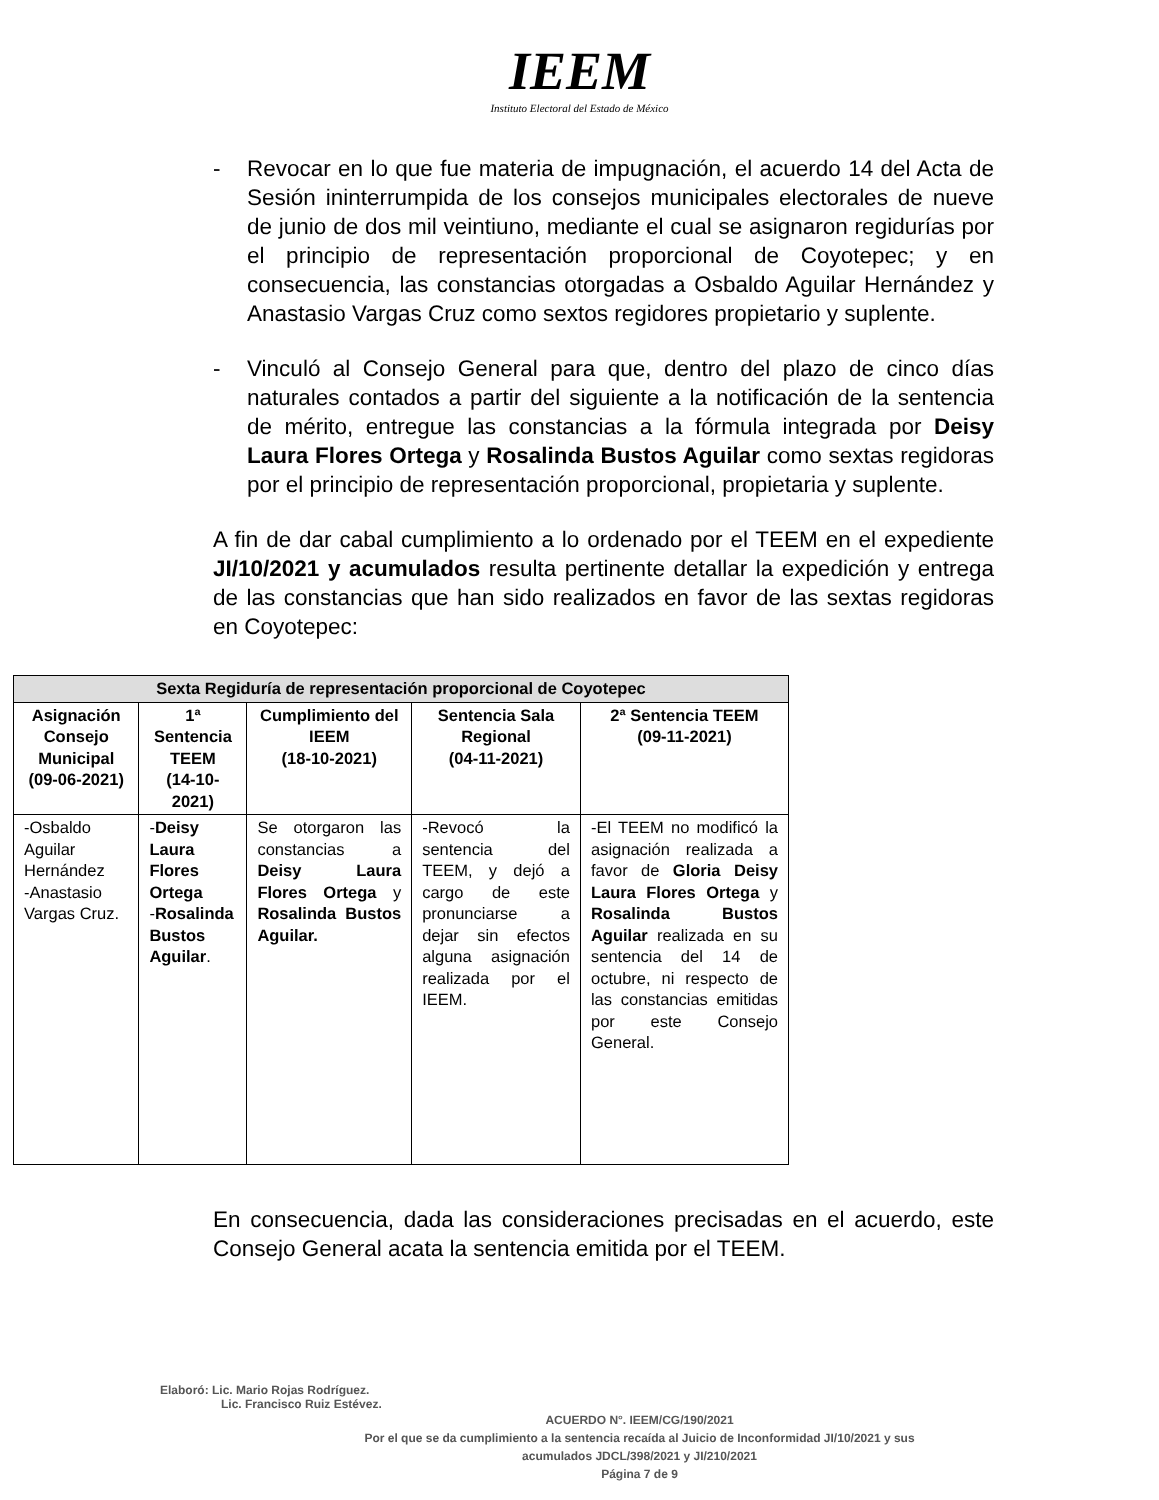IEEM
Instituto Electoral del Estado de México
- Revocar en lo que fue materia de impugnación, el acuerdo 14 del Acta de Sesión ininterrumpida de los consejos municipales electorales de nueve de junio de dos mil veintiuno, mediante el cual se asignaron regidurías por el principio de representación proporcional de Coyotepec; y en consecuencia, las constancias otorgadas a Osbaldo Aguilar Hernández y Anastasio Vargas Cruz como sextos regidores propietario y suplente.
- Vinculó al Consejo General para que, dentro del plazo de cinco días naturales contados a partir del siguiente a la notificación de la sentencia de mérito, entregue las constancias a la fórmula integrada por Deisy Laura Flores Ortega y Rosalinda Bustos Aguilar como sextas regidoras por el principio de representación proporcional, propietaria y suplente.
A fin de dar cabal cumplimiento a lo ordenado por el TEEM en el expediente JI/10/2021 y acumulados resulta pertinente detallar la expedición y entrega de las constancias que han sido realizados en favor de las sextas regidoras en Coyotepec:
| Sexta Regiduría de representación proporcional de Coyotepec | | | | |
| --- | --- | --- | --- | --- |
| Asignación Consejo Municipal (09-06-2021) | 1ª Sentencia TEEM (14-10-2021) | Cumplimiento del IEEM (18-10-2021) | Sentencia Sala Regional (04-11-2021) | 2ª Sentencia TEEM (09-11-2021) |
| -Osbaldo Aguilar Hernández -Anastasio Vargas Cruz. | - Deisy Laura Flores Ortega - Rosalinda Bustos Aguilar . | Se otorgaron las constancias a Deisy Laura Flores Ortega y Rosalinda Bustos Aguilar. | -Revocó la sentencia del TEEM, y dejó a cargo de este pronunciarse a dejar sin efectos alguna asignación realizada por el IEEM. | -El TEEM no modificó la asignación realizada a favor de Gloria Deisy Laura Flores Ortega y Rosalinda Bustos Aguilar realizada en su sentencia del 14 de octubre, ni respecto de las constancias emitidas por este Consejo General. |
En consecuencia, dada las consideraciones precisadas en el acuerdo, este Consejo General acata la sentencia emitida por el TEEM.
Elaboró: Lic. Mario Rojas Rodríguez.
Lic. Francisco Ruiz Estévez.
ACUERDO N°. IEEM/CG/190/2021
Por el que se da cumplimiento a la sentencia recaída al Juicio de Inconformidad JI/10/2021 y sus
acumulados JDCL/398/2021 y JI/210/2021
Página 7 de 9